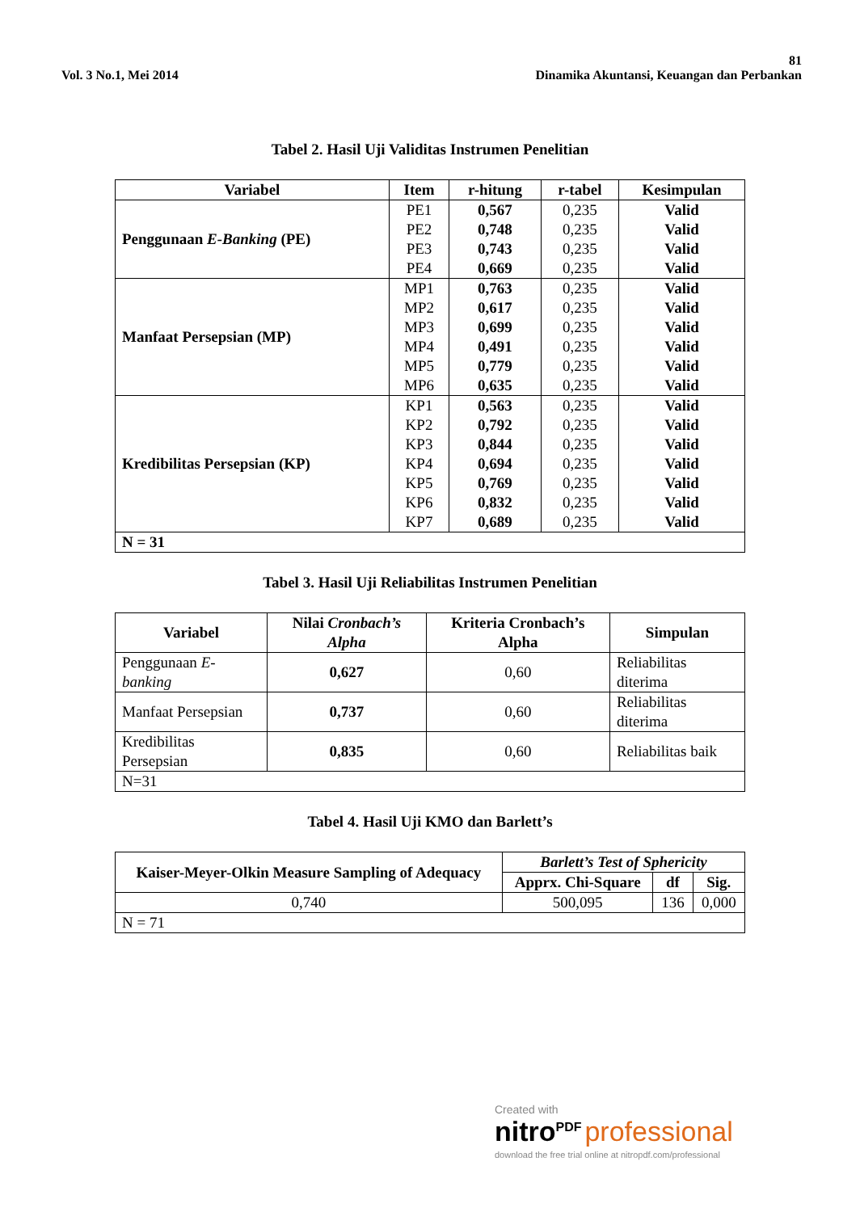81
Vol. 3 No.1, Mei 2014 Dinamika Akuntansi, Keuangan dan Perbankan
Tabel 2. Hasil Uji Validitas Instrumen Penelitian
| Variabel | Item | r-hitung | r-tabel | Kesimpulan |
| --- | --- | --- | --- | --- |
| Penggunaan E-Banking (PE) | PE1 PE2 PE3 PE4 | 0,567 0,748 0,743 0,669 | 0,235 0,235 0,235 0,235 | Valid Valid Valid Valid |
| Manfaat Persepsian (MP) | MP1 MP2 MP3 MP4 MP5 MP6 | 0,763 0,617 0,699 0,491 0,779 0,635 | 0,235 0,235 0,235 0,235 0,235 0,235 | Valid Valid Valid Valid Valid Valid |
| Kredibilitas Persepsian (KP) | KP1 KP2 KP3 KP4 KP5 KP6 KP7 | 0,563 0,792 0,844 0,694 0,769 0,832 0,689 | 0,235 0,235 0,235 0,235 0,235 0,235 0,235 | Valid Valid Valid Valid Valid Valid Valid |
| N = 31 | | | | |
Tabel 3. Hasil Uji Reliabilitas Instrumen Penelitian
| Variabel | Nilai Cronbach’s Alpha | Kriteria Cronbach’s Alpha | Simpulan |
| --- | --- | --- | --- |
| Penggunaan E-banking | 0,627 | 0,60 | Reliabilitas diterima |
| Manfaat Persepsian | 0,737 | 0,60 | Reliabilitas diterima |
| Kredibilitas Persepsian | 0,835 | 0,60 | Reliabilitas baik |
| N=31 | | | |
Tabel 4. Hasil Uji KMO dan Barlett’s
| Kaiser-Meyer-Olkin Measure Sampling of Adequacy | Barlett’s Test of Sphericity | | |
| --- | --- | --- | --- |
| | Apprx. Chi-Square | df | Sig. |
| 0,740 | 500,095 | 136 | 0,000 |
| N = 71 | | | |
Created with
nitro<sup>PDF</sup> professional
download the free trial online at nitropdf.com/professional